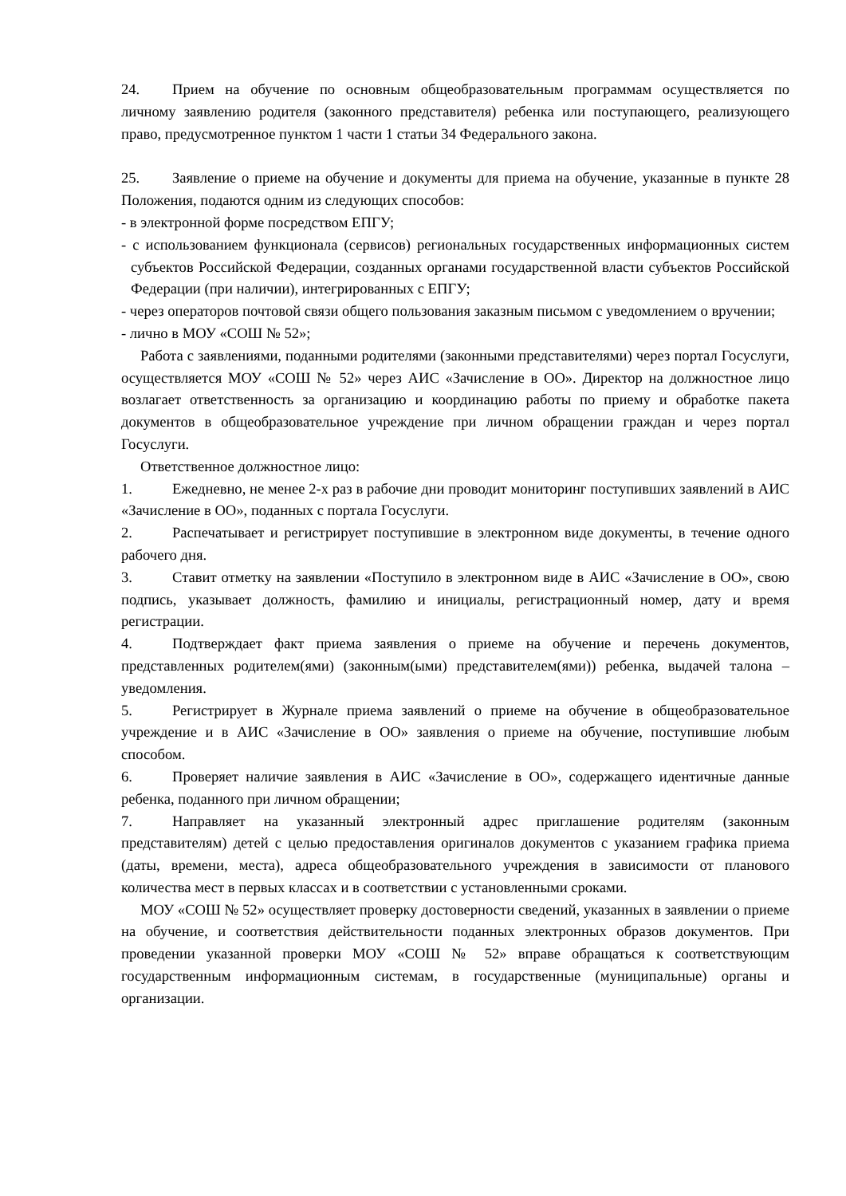24. Прием на обучение по основным общеобразовательным программам осуществляется по личному заявлению родителя (законного представителя) ребенка или поступающего, реализующего право, предусмотренное пунктом 1 части 1 статьи 34 Федерального закона.
25. Заявление о приеме на обучение и документы для приема на обучение, указанные в пункте 28 Положения, подаются одним из следующих способов:
- в электронной форме посредством ЕПГУ;
- с использованием функционала (сервисов) региональных государственных информационных систем субъектов Российской Федерации, созданных органами государственной власти субъектов Российской Федерации (при наличии), интегрированных с ЕПГУ;
- через операторов почтовой связи общего пользования заказным письмом с уведомлением о вручении;
- лично в МОУ «СОШ № 52»;
Работа с заявлениями, поданными родителями (законными представителями) через портал Госуслуги, осуществляется МОУ «СОШ № 52» через АИС «Зачисление в ОО». Директор на должностное лицо возлагает ответственность за организацию и координацию работы по приему и обработке пакета документов в общеобразовательное учреждение при личном обращении граждан и через портал Госуслуги.
Ответственное должностное лицо:
1. Ежедневно, не менее 2-х раз в рабочие дни проводит мониторинг поступивших заявлений в АИС «Зачисление в ОО», поданных с портала Госуслуги.
2. Распечатывает и регистрирует поступившие в электронном виде документы, в течение одного рабочего дня.
3. Ставит отметку на заявлении «Поступило в электронном виде в АИС «Зачисление в ОО», свою подпись, указывает должность, фамилию и инициалы, регистрационный номер, дату и время регистрации.
4. Подтверждает факт приема заявления о приеме на обучение и перечень документов, представленных родителем(ями) (законным(ыми) представителем(ями)) ребенка, выдачей талона – уведомления.
5. Регистрирует в Журнале приема заявлений о приеме на обучение в общеобразовательное учреждение и в АИС «Зачисление в ОО» заявления о приеме на обучение, поступившие любым способом.
6. Проверяет наличие заявления в АИС «Зачисление в ОО», содержащего идентичные данные ребенка, поданного при личном обращении;
7. Направляет на указанный электронный адрес приглашение родителям (законным представителям) детей с целью предоставления оригиналов документов с указанием графика приема (даты, времени, места), адреса общеобразовательного учреждения в зависимости от планового количества мест в первых классах и в соответствии с установленными сроками.
МОУ «СОШ № 52» осуществляет проверку достоверности сведений, указанных в заявлении о приеме на обучение, и соответствия действительности поданных электронных образов документов. При проведении указанной проверки МОУ «СОШ № 52» вправе обращаться к соответствующим государственным информационным системам, в государственные (муниципальные) органы и организации.